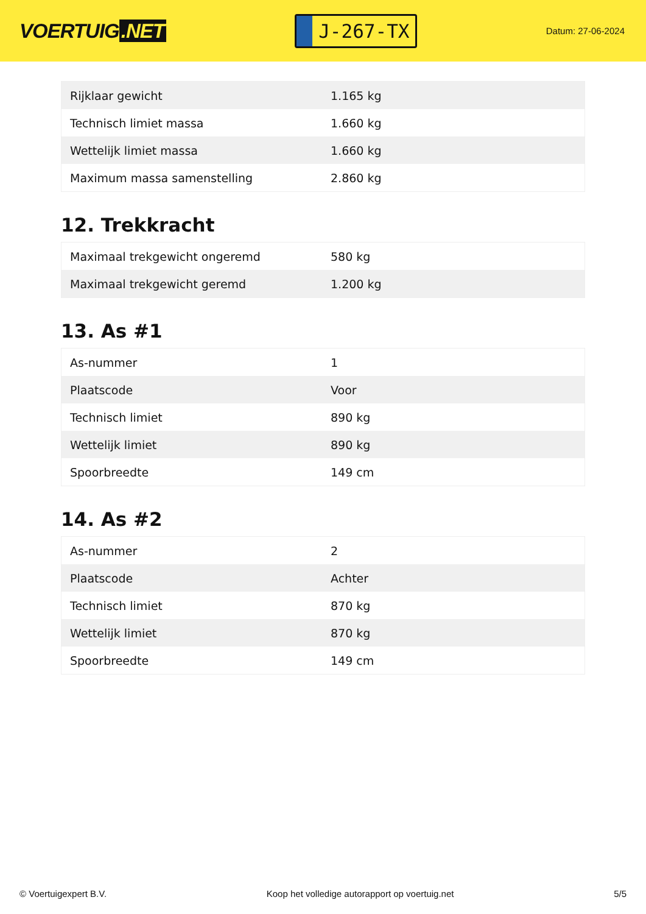VOERTUIG.NET
J-267-TX
Datum: 27-06-2024
| Rijklaar gewicht | 1.165 kg |
| Technisch limiet massa | 1.660 kg |
| Wettelijk limiet massa | 1.660 kg |
| Maximum massa samenstelling | 2.860 kg |
12. Trekkracht
| Maximaal trekgewicht ongeremd | 580 kg |
| Maximaal trekgewicht geremd | 1.200 kg |
13. As #1
| As-nummer | 1 |
| Plaatscode | Voor |
| Technisch limiet | 890 kg |
| Wettelijk limiet | 890 kg |
| Spoorbreedte | 149 cm |
14. As #2
| As-nummer | 2 |
| Plaatscode | Achter |
| Technisch limiet | 870 kg |
| Wettelijk limiet | 870 kg |
| Spoorbreedte | 149 cm |
© Voertuigexpert B.V. Koop het volledige autorapport op voertuig.net 5/5